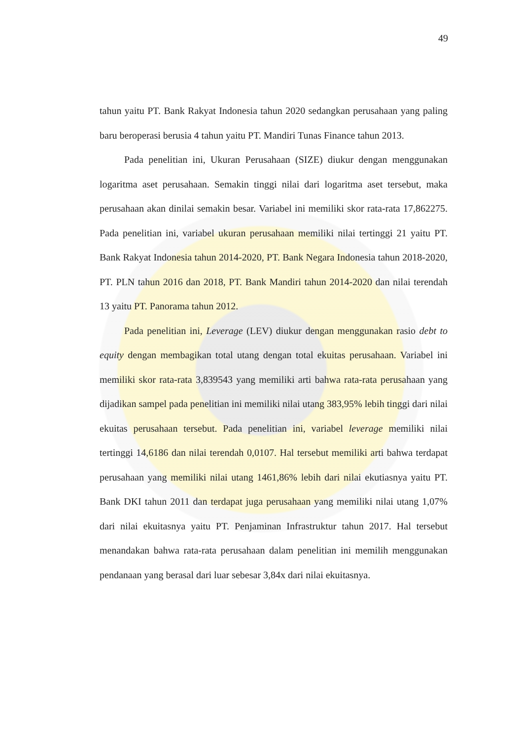49
tahun yaitu PT. Bank Rakyat Indonesia tahun 2020 sedangkan perusahaan yang paling baru beroperasi berusia 4 tahun yaitu PT. Mandiri Tunas Finance tahun 2013.
Pada penelitian ini, Ukuran Perusahaan (SIZE) diukur dengan menggunakan logaritma aset perusahaan. Semakin tinggi nilai dari logaritma aset tersebut, maka perusahaan akan dinilai semakin besar. Variabel ini memiliki skor rata-rata 17,862275. Pada penelitian ini, variabel ukuran perusahaan memiliki nilai tertinggi 21 yaitu PT. Bank Rakyat Indonesia tahun 2014-2020, PT. Bank Negara Indonesia tahun 2018-2020, PT. PLN tahun 2016 dan 2018, PT. Bank Mandiri tahun 2014-2020 dan nilai terendah 13 yaitu PT. Panorama tahun 2012.
Pada penelitian ini, Leverage (LEV) diukur dengan menggunakan rasio debt to equity dengan membagikan total utang dengan total ekuitas perusahaan. Variabel ini memiliki skor rata-rata 3,839543 yang memiliki arti bahwa rata-rata perusahaan yang dijadikan sampel pada penelitian ini memiliki nilai utang 383,95% lebih tinggi dari nilai ekuitas perusahaan tersebut. Pada penelitian ini, variabel leverage memiliki nilai tertinggi 14,6186 dan nilai terendah 0,0107. Hal tersebut memiliki arti bahwa terdapat perusahaan yang memiliki nilai utang 1461,86% lebih dari nilai ekutiasnya yaitu PT. Bank DKI tahun 2011 dan terdapat juga perusahaan yang memiliki nilai utang 1,07% dari nilai ekuitasnya yaitu PT. Penjaminan Infrastruktur tahun 2017. Hal tersebut menandakan bahwa rata-rata perusahaan dalam penelitian ini memilih menggunakan pendanaan yang berasal dari luar sebesar 3,84x dari nilai ekuitasnya.